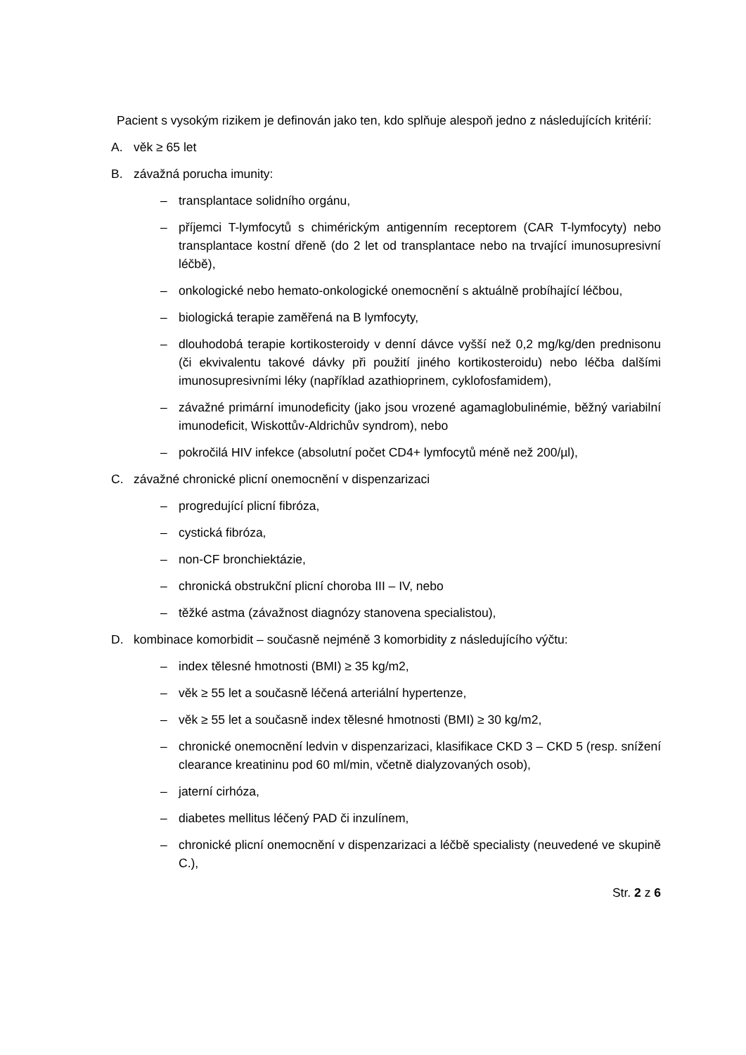Pacient s vysokým rizikem je definován jako ten, kdo splňuje alespoň jedno z následujících kritérií:
A. věk ≥ 65 let
B. závažná porucha imunity:
– transplantace solidního orgánu,
– příjemci T-lymfocytů s chimérickým antigenním receptorem (CAR T-lymfocyty) nebo transplantace kostní dřeně (do 2 let od transplantace nebo na trvající imunosupresivní léčbě),
– onkologické nebo hemato-onkologické onemocnění s aktuálně probíhající léčbou,
– biologická terapie zaměřená na B lymfocyty,
– dlouhodobá terapie kortikosteroidy v denní dávce vyšší než 0,2 mg/kg/den prednisonu (či ekvivalentu takové dávky při použití jiného kortikosteroidu) nebo léčba dalšími imunosupresivními léky (například azathioprinem, cyklofosfamidem),
– závažné primární imunodeficity (jako jsou vrozené agamaglobulinémie, běžný variabilní imunodeficit, Wiskottův-Aldrichův syndrom), nebo
– pokročilá HIV infekce (absolutní počet CD4+ lymfocytů méně než 200/µl),
C. závažné chronické plicní onemocnění v dispenzarizaci
– progredující plicní fibróza,
– cystická fibróza,
– non-CF bronchiektázie,
– chronická obstrukční plicní choroba III – IV, nebo
– těžké astma (závažnost diagnózy stanovena specialistou),
D. kombinace komorbidit – současně nejméně 3 komorbidity z následujícího výčtu:
– index tělesné hmotnosti (BMI) ≥ 35 kg/m2,
– věk ≥ 55 let a současně léčená arteriální hypertenze,
– věk ≥ 55 let a současně index tělesné hmotnosti (BMI) ≥ 30 kg/m2,
– chronické onemocnění ledvin v dispenzarizaci, klasifikace CKD 3 – CKD 5 (resp. snížení clearance kreatininu pod 60 ml/min, včetně dialyzovaných osob),
– jaterní cirhóza,
– diabetes mellitus léčený PAD či inzulínem,
– chronické plicní onemocnění v dispenzarizaci a léčbě specialisty (neuvedené ve skupině C.),
Str. 2 z 6